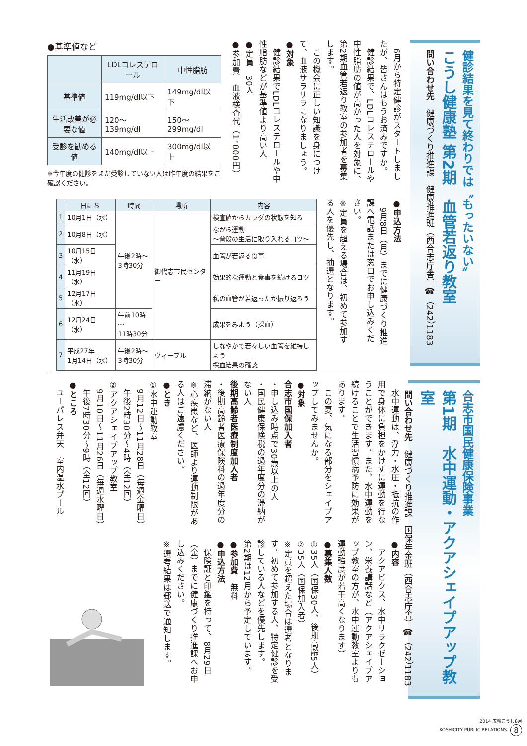健診結果を見て終わりでは〝もったいない〟
こうし健康塾 第2期　血管若返り教室
問い合わせ先　健康づくり推進課　健康推進班（西合志庁舎）☎（242）1183
　6月から特定健診がスタートしましたが、皆さんはもうお済みですか。
　健診結果で、LDLコレステロールや中性脂肪の値が高かった人を対象に、第2期血管若返り教室の参加者を募集します。
　この機会に正しい知識を身につけて、血液サラサラになりましょう。
●対象
　健診結果でLDLコレステロールや中性脂肪などが基準値より高い人
●定員　30人
●参加費　血液検査代（1、000円）
●基準値など
| | LDLコレステロール | 中性脂肪 |
| --- | --- | --- |
| 基準値 | 119mg/dl以下 | 149mg/dl以下 |
| 生活改善が必要な値 | 120～139mg/dl | 150～299mg/dl |
| 受診を勧める値 | 140mg/dl以上 | 300mg/dl以上 |
※今年度の健診をまだ受診していない人は昨年度の結果をご確認ください。
●申込方法
　9月8日（月）までに健康づくり推進課へ電話または窓口でお申し込みください。
※定員を超える場合は、初めて参加する人を優先し、抽選となります。
| | 日にち | 時間 | 場所 | 内容 |
| --- | --- | --- | --- | --- |
| 1 | 10月1日（水） | 午後2時～ 3時30分 | 御代志市民センター | 検査値からカラダの状態を知る |
| 2 | 10月8日（水） | | | ながら運動 ～普段の生活に取り入れるコツ～ |
| 3 | 10月15日（水） | | | 血管が若返る食事 |
| 4 | 11月19日（水） | | | 効果的な運動と食事を続けるコツ |
| 5 | 12月17日（水） | | | 私の血管が若返ったか振り返ろう |
| 6 | 12月24日（水） | 午前10時～ 11時30分 | | 成果をみよう（採血） |
| 7 | 平成27年 1月14日（水） | 午後2時～ 3時30分 | ヴィーブル | しなやかで若々しい血管を維持しよう 採血結果の確認 |
合志市国民健康保険事業
第1期　水中運動・アクアシェイプアップ教室
問い合わせ先　健康づくり推進課　国保年金班（西合志庁舎）☎（242）1183
　水中運動は、浮力・水圧・抵抗の作用で身体に負担をかけずに運動を行なうことができます。また、水中運動を続けることで生活習慣病予防に効果があります。
　この夏、気になる部分をシェイプアップしてみませんか。
●対象
合志市国保加入者
・申し込み時点で30歳以上の人
・国民健康保険税の過年度分の滞納がない人
後期高齢者医療制度加入者
・後期高齢者医療保険料の過年度分の滞納がない人
※心疾患など、医師より運動制限がある人はご遠慮ください。
●とき
①水中運動教室
　9月12日～11月28日（毎週金曜日）
　午後2時30分～4時（全12回）
②アクアシェイプアップ教室
　9月10日～11月26日（毎週水曜日）
　午後7時30分～9時（全12回）
●ところ
　ユーパレス弁天　室内温水プール
●内容
　アクアビクス、水中リラクゼーション、栄養講話など（アクアシェイプアップ教室の方が、水中運動教室よりも運動強度が若干高くなります）
●募集人数
①35人（国保30人、後期高齢5人）
②35人（国保加入者）
※定員を超えた場合は選考となります。初めて参加する人、特定健診を受診している人などを優先します。
第2期は12月から予定しています。
●参加費　無料
●申込方法
　保険証と印鑑を持って、8月29日（金）までに健康づくり推進課へお申し込みください。
※選考結果は郵送で通知します。
2014 広報こうし8月
KOSHICITY PUBLIC RELATIONS 8